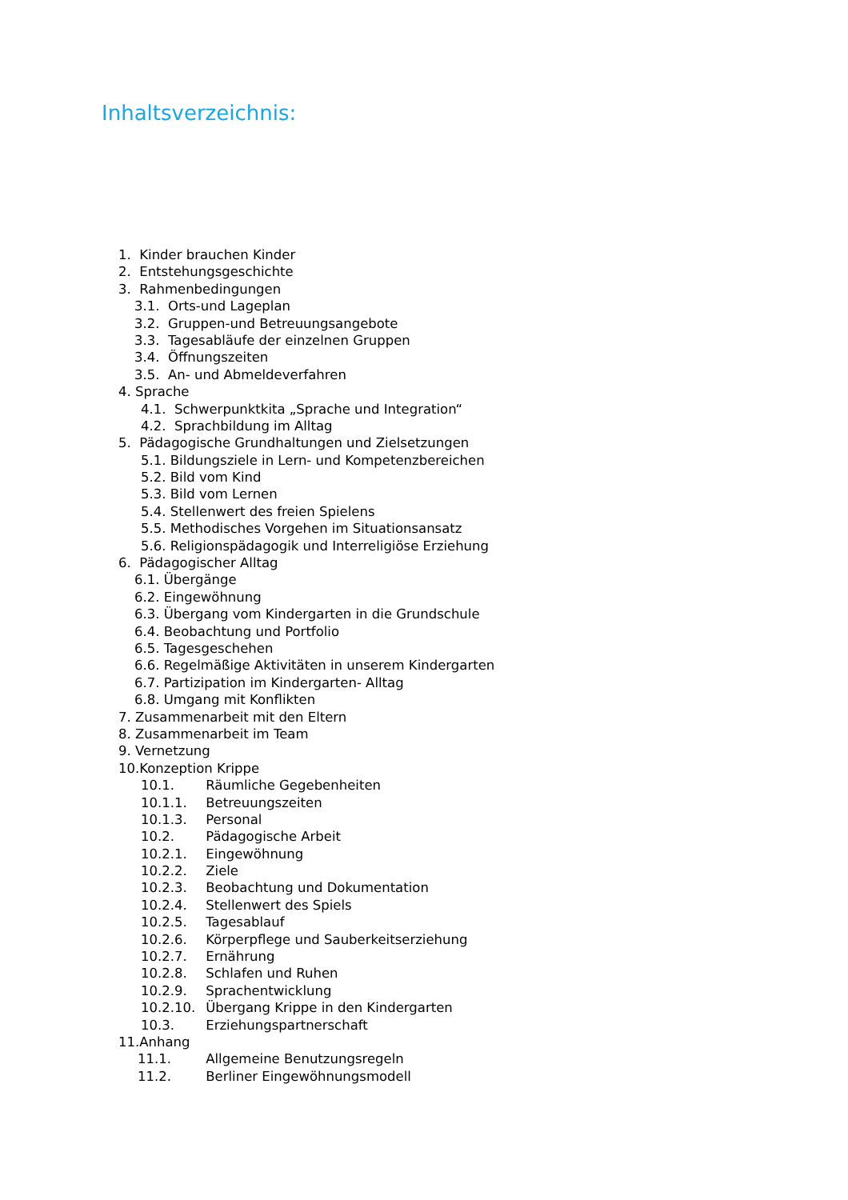Inhaltsverzeichnis:
1. Kinder brauchen Kinder
2. Entstehungsgeschichte
3. Rahmenbedingungen
3.1. Orts-und Lageplan
3.2. Gruppen-und Betreuungsangebote
3.3. Tagesabläufe der einzelnen Gruppen
3.4. Öffnungszeiten
3.5. An- und Abmeldeverfahren
4. Sprache
4.1. Schwerpunktkita „Sprache und Integration“
4.2. Sprachbildung im Alltag
5. Pädagogische Grundhaltungen und Zielsetzungen
5.1. Bildungsziele in Lern- und Kompetenzbereichen
5.2. Bild vom Kind
5.3. Bild vom Lernen
5.4. Stellenwert des freien Spielens
5.5. Methodisches Vorgehen im Situationsansatz
5.6. Religionspädagogik und Interreligiöse Erziehung
6. Pädagogischer Alltag
6.1. Übergänge
6.2. Eingewöhnung
6.3. Übergang vom Kindergarten in die Grundschule
6.4. Beobachtung und Portfolio
6.5. Tagesgeschehen
6.6. Regelmäßige Aktivitäten in unserem Kindergarten
6.7. Partizipation im Kindergarten- Alltag
6.8. Umgang mit Konflikten
7. Zusammenarbeit mit den Eltern
8. Zusammenarbeit im Team
9. Vernetzung
10.Konzeption Krippe
10.1. Räumliche Gegebenheiten
10.1.1. Betreuungszeiten
10.1.3. Personal
10.2. Pädagogische Arbeit
10.2.1. Eingewöhnung
10.2.2. Ziele
10.2.3. Beobachtung und Dokumentation
10.2.4. Stellenwert des Spiels
10.2.5. Tagesablauf
10.2.6. Körperpflege und Sauberkeitserziehung
10.2.7. Ernährung
10.2.8. Schlafen und Ruhen
10.2.9. Sprachentwicklung
10.2.10. Übergang Krippe in den Kindergarten
10.3. Erziehungspartnerschaft
11.Anhang
11.1. Allgemeine Benutzungsregeln
11.2. Berliner Eingewöhnungsmodell